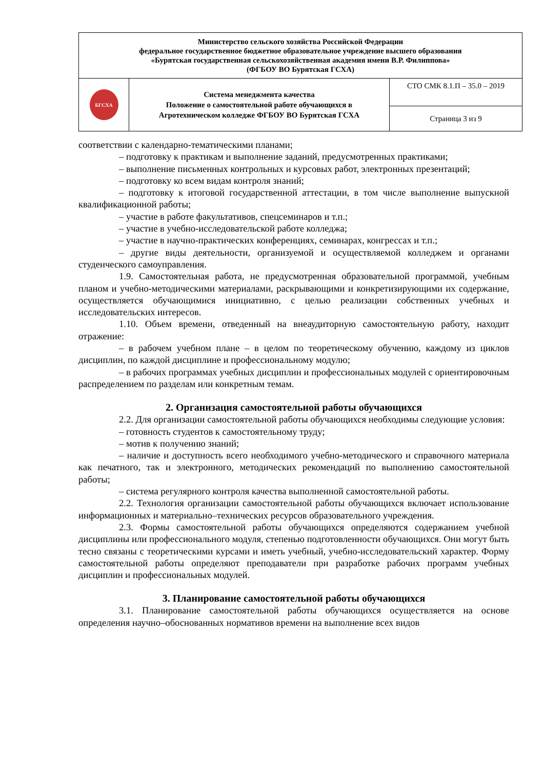| Министерство сельского хозяйства Российской Федерации федеральное государственное бюджетное образовательное учреждение высшего образования «Бурятская государственная сельскохозяйственная академия имени В.Р. Филиппова» (ФГБОУ ВО Бурятская ГСХА) | | |
| БГСХА | Система менеджмента качества Положение о самостоятельной работе обучающихся в Агротехническом колледже ФГБОУ ВО Бурятская ГСХА | СТО СМК 8.1.П – 35.0 – 2019 |
| | | Страница 3 из 9 |
соответствии с календарно-тематическими планами;
– подготовку к практикам и выполнение заданий, предусмотренных практиками;
– выполнение письменных контрольных и курсовых работ, электронных презентаций;
– подготовку ко всем видам контроля знаний;
– подготовку к итоговой государственной аттестации, в том числе выполнение выпускной квалификационной работы;
– участие в работе факультативов, спецсеминаров и т.п.;
– участие в учебно-исследовательской работе колледжа;
– участие в научно-практических конференциях, семинарах, конгрессах и т.п.;
– другие виды деятельности, организуемой и осуществляемой колледжем и органами студенческого самоуправления.
1.9. Самостоятельная работа, не предусмотренная образовательной программой, учебным планом и учебно-методическими материалами, раскрывающими и конкретизирующими их содержание, осуществляется обучающимися инициативно, с целью реализации собственных учебных и исследовательских интересов.
1.10. Объем времени, отведенный на внеаудиторную самостоятельную работу, находит отражение:
– в рабочем учебном плане – в целом по теоретическому обучению, каждому из циклов дисциплин, по каждой дисциплине и профессиональному модулю;
– в рабочих программах учебных дисциплин и профессиональных модулей с ориентировочным распределением по разделам или конкретным темам.
2. Организация самостоятельной работы обучающихся
2.2. Для организации самостоятельной работы обучающихся необходимы следующие условия:
– готовность студентов к самостоятельному труду;
– мотив к получению знаний;
– наличие и доступность всего необходимого учебно-методического и справочного материала как печатного, так и электронного, методических рекомендаций по выполнению самостоятельной работы;
– система регулярного контроля качества выполненной самостоятельной работы.
2.2. Технология организации самостоятельной работы обучающихся включает использование информационных и материально–технических ресурсов образовательного учреждения.
2.3. Формы самостоятельной работы обучающихся определяются содержанием учебной дисциплины или профессионального модуля, степенью подготовленности обучающихся. Они могут быть тесно связаны с теоретическими курсами и иметь учебный, учебно-исследовательский характер. Форму самостоятельной работы определяют преподаватели при разработке рабочих программ учебных дисциплин и профессиональных модулей.
3. Планирование самостоятельной работы обучающихся
3.1. Планирование самостоятельной работы обучающихся осуществляется на основе определения научно–обоснованных нормативов времени на выполнение всех видов